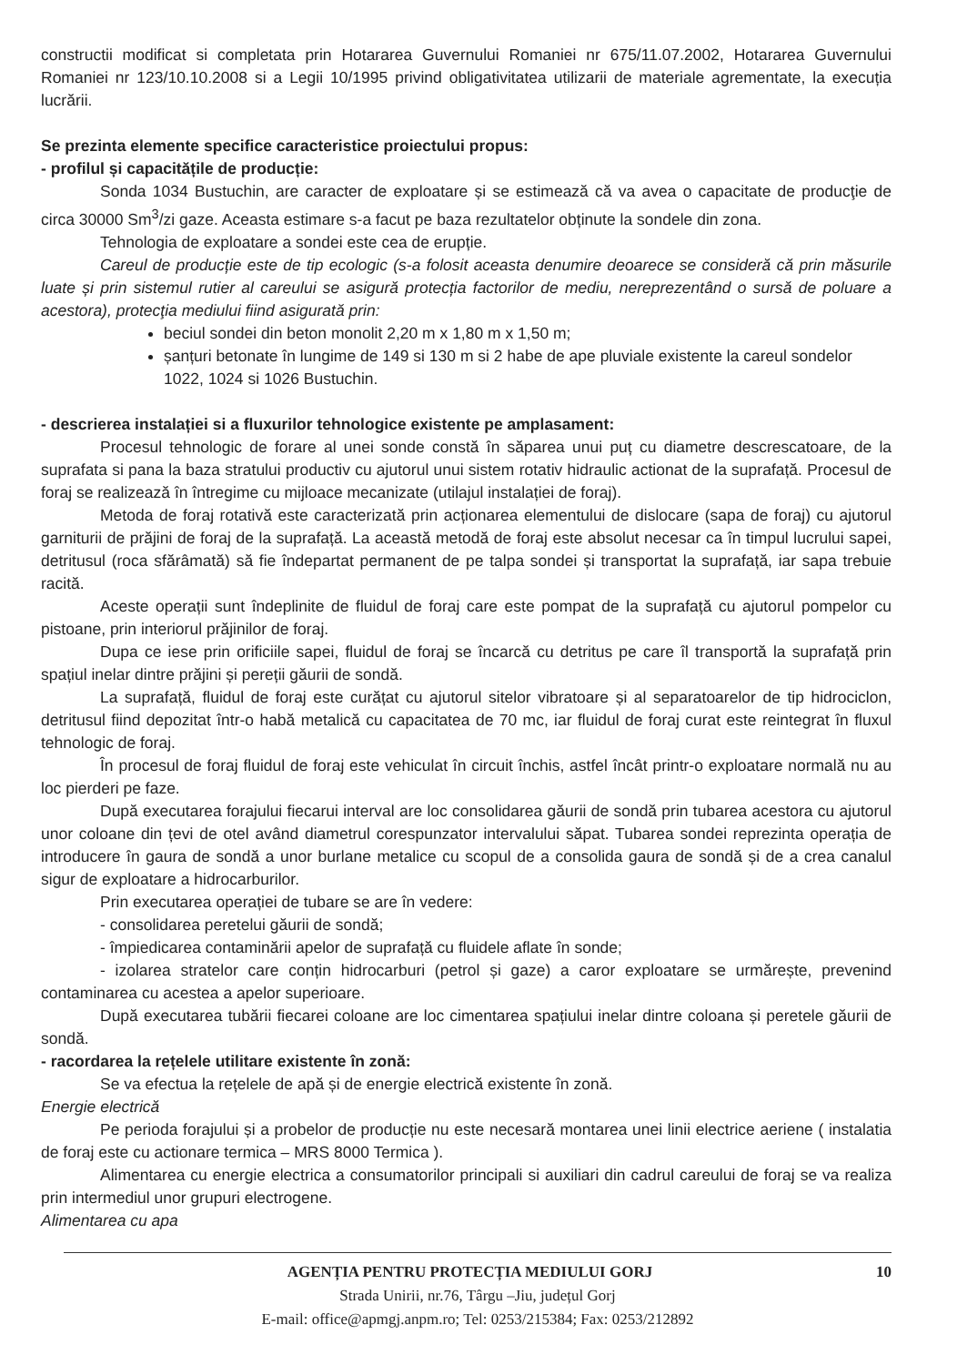constructii modificat si completata prin Hotararea Guvernului Romaniei nr 675/11.07.2002, Hotararea Guvernului Romaniei nr 123/10.10.2008 si a Legii 10/1995 privind obligativitatea utilizarii de materiale agrementate, la execuția lucrării.
Se prezinta elemente specifice caracteristice proiectului propus:
- profilul și capacitățile de producție:
Sonda 1034 Bustuchin, are caracter de exploatare și se estimează că va avea o capacitate de producţie de circa 30000 Sm<sup>3</sup>/zi gaze. Aceasta estimare s-a facut pe baza rezultatelor obținute la sondele din zona.
Tehnologia de exploatare a sondei este cea de erupție.
Careul de producție este de tip ecologic (s-a folosit aceasta denumire deoarece se consideră că prin măsurile luate și prin sistemul rutier al careului se asigură protecția factorilor de mediu, nereprezentând o sursă de poluare a acestora), protecţia mediului fiind asigurată prin:
beciul sondei din beton monolit 2,20 m x 1,80 m x 1,50 m;
șanțuri betonate în lungime de 149 si 130 m si 2 habe de ape pluviale existente la careul sondelor 1022, 1024 si 1026 Bustuchin.
- descrierea instalației si a fluxurilor tehnologice existente pe amplasament:
Procesul tehnologic de forare al unei sonde constă în săparea unui puț cu diametre descrescatoare, de la suprafata si pana la baza stratului productiv cu ajutorul unui sistem rotativ hidraulic actionat de la suprafață. Procesul de foraj se realizează în întregime cu mijloace mecanizate (utilajul instalației de foraj).
Metoda de foraj rotativă este caracterizată prin acționarea elementului de dislocare (sapa de foraj) cu ajutorul garniturii de prăjini de foraj de la suprafață. La această metodă de foraj este absolut necesar ca în timpul lucrului sapei, detritusul (roca sfărâmată) să fie îndepartat permanent de pe talpa sondei și transportat la suprafață, iar sapa trebuie racită.
Aceste operații sunt îndeplinite de fluidul de foraj care este pompat de la suprafață cu ajutorul pompelor cu pistoane, prin interiorul prăjinilor de foraj.
Dupa ce iese prin orificiile sapei, fluidul de foraj se încarcă cu detritus pe care îl transportă la suprafață prin spațiul inelar dintre prăjini și pereții găurii de sondă.
La suprafață, fluidul de foraj este curățat cu ajutorul sitelor vibratoare și al separatoarelor de tip hidrociclon, detritusul fiind depozitat într-o habă metalică cu capacitatea de 70 mc, iar fluidul de foraj curat este reintegrat în fluxul tehnologic de foraj.
În procesul de foraj fluidul de foraj este vehiculat în circuit închis, astfel încât printr-o exploatare normală nu au loc pierderi pe faze.
După executarea forajului fiecarui interval are loc consolidarea găurii de sondă prin tubarea acestora cu ajutorul unor coloane din țevi de otel având diametrul corespunzator intervalului săpat. Tubarea sondei reprezinta operația de introducere în gaura de sondă a unor burlane metalice cu scopul de a consolida gaura de sondă și de a crea canalul sigur de exploatare a hidrocarburilor.
Prin executarea operației de tubare se are în vedere:
- consolidarea peretelui găurii de sondă;
- împiedicarea contaminării apelor de suprafață cu fluidele aflate în sonde;
- izolarea stratelor care conțin hidrocarburi (petrol și gaze) a caror exploatare se urmărește, prevenind contaminarea cu acestea a apelor superioare.
După executarea tubării fiecarei coloane are loc cimentarea spațiului inelar dintre coloana și peretele găurii de sondă.
- racordarea la rețelele utilitare existente în zonă:
Se va efectua la rețelele de apă și de energie electrică existente în zonă.
Energie electrică
Pe perioda forajului și a probelor de producție nu este necesară montarea unei linii electrice aeriene ( instalatia de foraj este cu actionare termica – MRS 8000 Termica ).
Alimentarea cu energie electrica a consumatorilor principali si auxiliari din cadrul careului de foraj se va realiza prin intermediul unor grupuri electrogene.
Alimentarea cu apa
10 AGENȚIA PENTRU PROTECȚIA MEDIULUI GORJ
Strada Unirii, nr.76, Târgu –Jiu, județul Gorj
E-mail: office@apmgj.anpm.ro; Tel: 0253/215384; Fax: 0253/212892